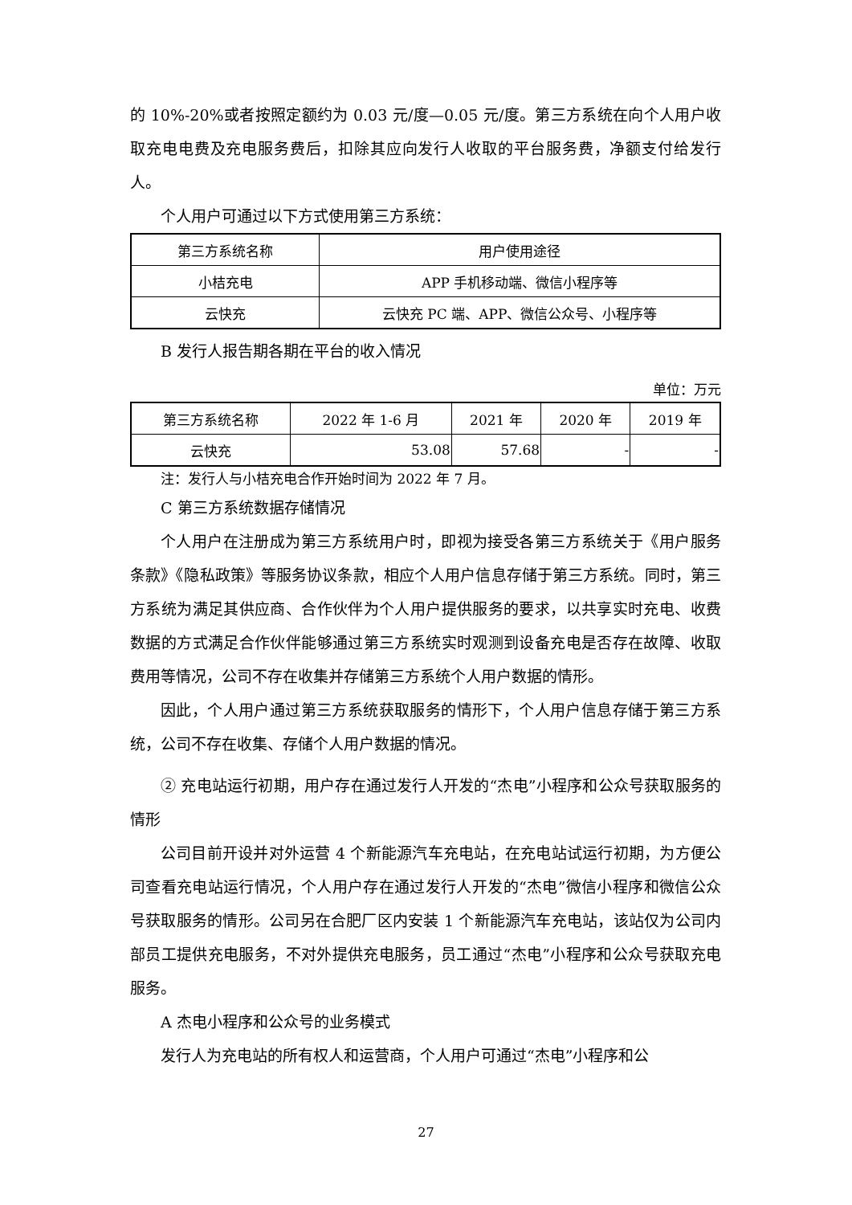的 10%-20%或者按照定额约为 0.03 元/度—0.05 元/度。第三方系统在向个人用户收取充电电费及充电服务费后，扣除其应向发行人收取的平台服务费，净额支付给发行人。
个人用户可通过以下方式使用第三方系统：
| 第三方系统名称 | 用户使用途径 |
| 小桔充电 | APP 手机移动端、微信小程序等 |
| 云快充 | 云快充 PC 端、APP、微信公众号、小程序等 |
B 发行人报告期各期在平台的收入情况
单位：万元
| 第三方系统名称 | 2022 年 1-6 月 | 2021 年 | 2020 年 | 2019 年 |
| 云快充 | 53.08 | 57.68 | - | - |
注：发行人与小桔充电合作开始时间为 2022 年 7 月。
C 第三方系统数据存储情况
个人用户在注册成为第三方系统用户时，即视为接受各第三方系统关于《用户服务条款》《隐私政策》等服务协议条款，相应个人用户信息存储于第三方系统。同时，第三方系统为满足其供应商、合作伙伴为个人用户提供服务的要求，以共享实时充电、收费数据的方式满足合作伙伴能够通过第三方系统实时观测到设备充电是否存在故障、收取费用等情况，公司不存在收集并存储第三方系统个人用户数据的情形。
因此，个人用户通过第三方系统获取服务的情形下，个人用户信息存储于第三方系统，公司不存在收集、存储个人用户数据的情况。
② 充电站运行初期，用户存在通过发行人开发的“杰电”小程序和公众号获取服务的情形
公司目前开设并对外运营 4 个新能源汽车充电站，在充电站试运行初期，为方便公司查看充电站运行情况，个人用户存在通过发行人开发的“杰电”微信小程序和微信公众号获取服务的情形。公司另在合肥厂区内安装 1 个新能源汽车充电站，该站仅为公司内部员工提供充电服务，不对外提供充电服务，员工通过“杰电”小程序和公众号获取充电服务。
A 杰电小程序和公众号的业务模式
发行人为充电站的所有权人和运营商，个人用户可通过“杰电”小程序和公
27